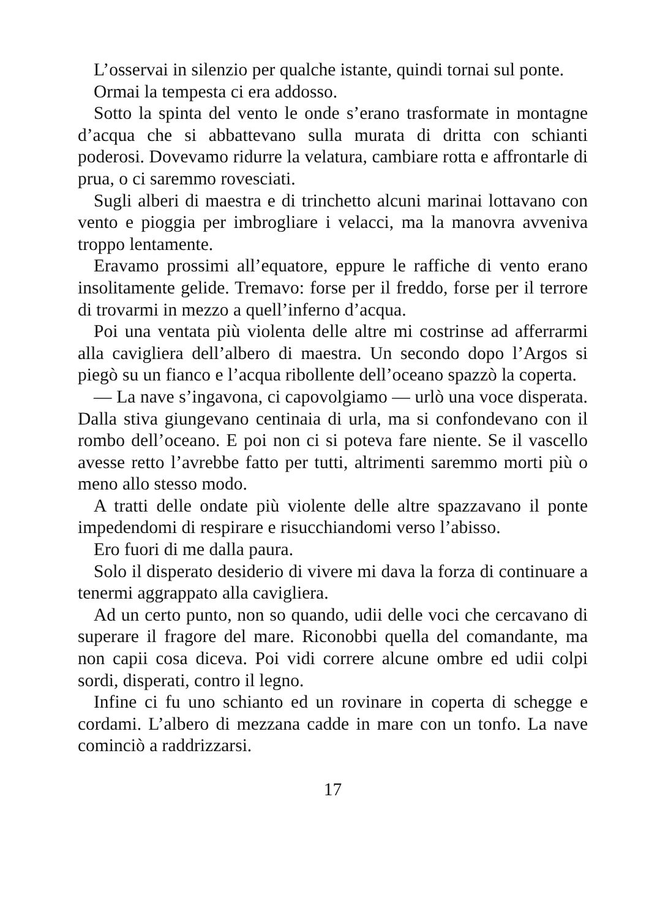L’osservai in silenzio per qualche istante, quindi tornai sul ponte.
Ormai la tempesta ci era addosso.
Sotto la spinta del vento le onde s’erano trasformate in montagne d’acqua che si abbattevano sulla murata di dritta con schianti poderosi. Dovevamo ridurre la velatura, cambiare rotta e affrontarle di prua, o ci saremmo rovesciati.
Sugli alberi di maestra e di trinchetto alcuni marinai lottavano con vento e pioggia per imbrogliare i velacci, ma la manovra avveniva troppo lentamente.
Eravamo prossimi all’equatore, eppure le raffiche di vento erano insolitamente gelide. Tremavo: forse per il freddo, forse per il terrore di trovarmi in mezzo a quell’inferno d’acqua.
Poi una ventata più violenta delle altre mi costrinse ad afferrarmi alla cavigliera dell’albero di maestra. Un secondo dopo l’Argos si piegò su un fianco e l’acqua ribollente dell’oceano spazzò la coperta.
— La nave s’ingavona, ci capovolgiamo — urlò una voce disperata. Dalla stiva giungevano centinaia di urla, ma si confondevano con il rombo dell’oceano. E poi non ci si poteva fare niente. Se il vascello avesse retto l’avrebbe fatto per tutti, altrimenti saremmo morti più o meno allo stesso modo.
A tratti delle ondate più violente delle altre spazzavano il ponte impedendomi di respirare e risucchiandomi verso l’abisso.
Ero fuori di me dalla paura.
Solo il disperato desiderio di vivere mi dava la forza di continuare a tenermi aggrappato alla cavigliera.
Ad un certo punto, non so quando, udii delle voci che cercavano di superare il fragore del mare. Riconobbi quella del comandante, ma non capii cosa diceva. Poi vidi correre alcune ombre ed udii colpi sordi, disperati, contro il legno.
Infine ci fu uno schianto ed un rovinare in coperta di schegge e cordami. L’albero di mezzana cadde in mare con un tonfo. La nave cominciò a raddrizzarsi.
17